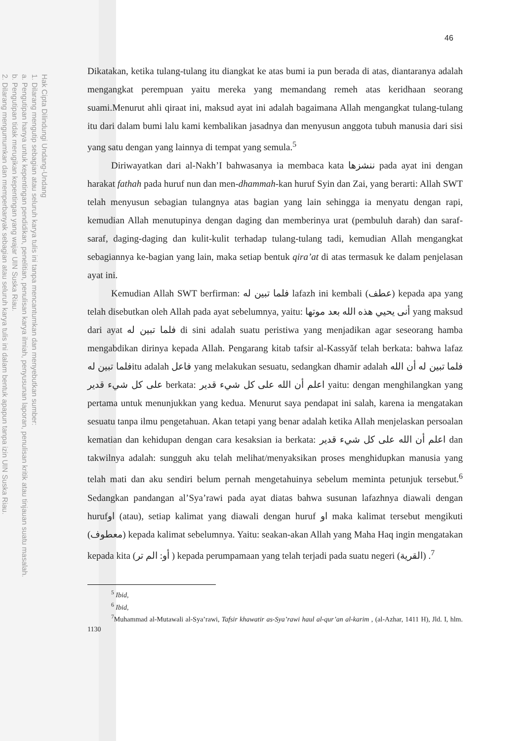Hak Cipta Dilindungi Undang-Undang
1. Dilarang mengutip sebagian atau seluruh karya tulis ini tanpa mencantumkan dan menyebutkan sumber:
a. Pengutipan hanya untuk kepentingan pendidikan, penelitian, penulisan karya ilmiah, penyusunan laporan, penulisan kritik atau tinjauan suatu masalah.
b. Pengutipan tidak merugikan kepentingan yang wajar UIN Suska Riau.
2. Dilarang mengumumkan dan memperbanyak sebagian atau seluruh karya tulis ini dalam bentuk apapun tanpa izin UIN Suska Riau.
46
Dikatakan, ketika tulang-tulang itu diangkat ke atas bumi ia pun berada di atas, diantaranya adalah mengangkat perempuan yaitu mereka yang memandang remeh atas keridhaan seorang suami.Menurut ahli qiraat ini, maksud ayat ini adalah bagaimana Allah mengangkat tulang-tulang itu dari dalam bumi lalu kami kembalikan jasadnya dan menyusun anggota tubuh manusia dari sisi yang satu dengan yang lainnya di tempat yang semula.<sup>5</sup>
Diriwayatkan dari al-Nakh’I bahwasanya ia membaca kata ننشزها pada ayat ini dengan harakat fathah pada huruf nun dan men-dhammah-kan huruf Syin dan Zai, yang berarti: Allah SWT telah menyusun sebagian tulangnya atas bagian yang lain sehingga ia menyatu dengan rapi, kemudian Allah menutupinya dengan daging dan memberinya urat (pembuluh darah) dan saraf-saraf, daging-daging dan kulit-kulit terhadap tulang-tulang tadi, kemudian Allah mengangkat sebagiannya ke-bagian yang lain, maka setiap bentuk qira’at di atas termasuk ke dalam penjelasan ayat ini.
Kemudian Allah SWT berfirman: فلما تبين له lafazh ini kembali (عطف) kepada apa yang telah disebutkan oleh Allah pada ayat sebelumnya, yaitu: أنى يحيي هذه الله بعد موتها yang maksud dari ayat فلما تبين له di sini adalah suatu peristiwa yang menjadikan agar seseorang hamba mengabdikan dirinya kepada Allah. Pengarang kitab tafsir al-Kassyăf telah berkata: bahwa lafaz فلما تبين لهitu adalah فاعل yang melakukan sesuatu, sedangkan dhamir adalah فلما تبين له أن الله على كل شيء قدير berkata: اعلم أن الله على كل شيء قدير yaitu: dengan menghilangkan yang pertama untuk menunjukkan yang kedua. Menurut saya pendapat ini salah, karena ia mengatakan sesuatu tanpa ilmu pengetahuan. Akan tetapi yang benar adalah ketika Allah menjelaskan persoalan kematian dan kehidupan dengan cara kesaksian ia berkata: اعلم أن الله على كل شيء قدير dan takwilnya adalah: sungguh aku telah melihat/menyaksikan proses menghidupkan manusia yang telah mati dan aku sendiri belum pernah mengetahuinya sebelum meminta petunjuk tersebut.<sup>6</sup> Sedangkan pandangan al’Sya’rawi pada ayat diatas bahwa susunan lafazhnya diawali dengan hurufاو (atau), setiap kalimat yang diawali dengan huruf او maka kalimat tersebut mengikuti (معطوف) kepada kalimat sebelumnya. Yaitu: seakan-akan Allah yang Maha Haq ingin mengatakan kepada kita (أو: الم تر ) kepada perumpamaan yang telah terjadi pada suatu negeri (القرية) .<sup>7</sup>
<sup>5</sup> Ibid,
<sup>6</sup> Ibid,
<sup>7</sup> Muhammad al-Mutawali al-Sya’rawi, Tafsir khawatir as-Sya’rawi haul al-qur’an al-karim , (al-Azhar, 1411 H), Jld. I, hlm. 1130